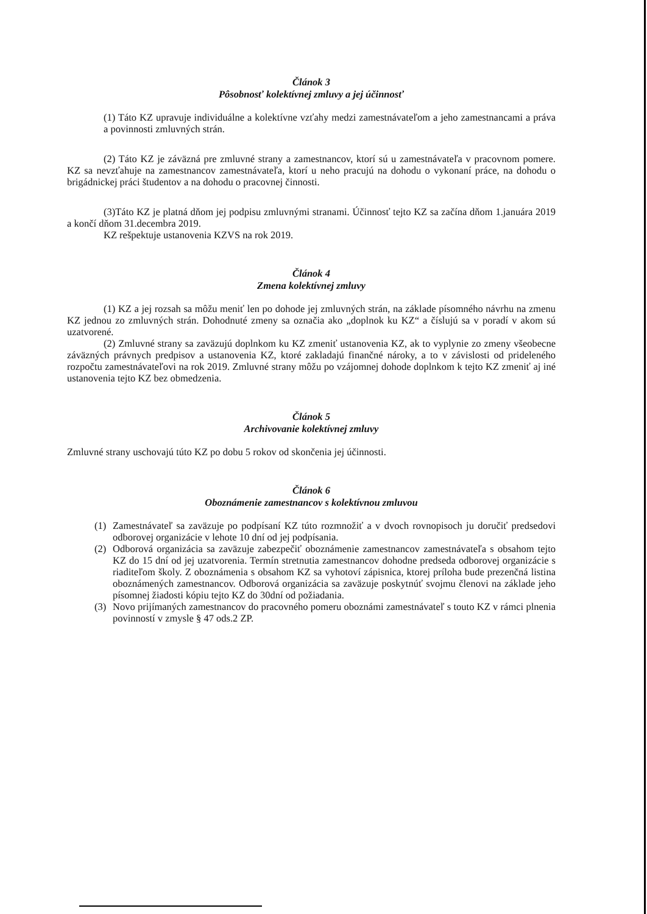Článok 3
Pôsobnosť kolektívnej zmluvy a jej účinnosť
(1) Táto KZ upravuje individuálne a kolektívne vzťahy medzi zamestnávateľom a jeho zamestnancami a práva a povinnosti zmluvných strán.
(2) Táto KZ je záväzná pre zmluvné strany a zamestnancov, ktorí sú u zamestnávateľa v pracovnom pomere. KZ sa nevzťahuje na zamestnancov zamestnávateľa, ktorí u neho pracujú na dohodu o vykonaní práce, na dohodu o brigádnickej práci študentov a na dohodu o pracovnej činnosti.
(3)Táto KZ je platná dňom jej podpisu zmluvnými stranami. Účinnosť tejto KZ sa začína dňom 1.januára 2019 a končí dňom 31.decembra 2019.
KZ rešpektuje ustanovenia KZVS na rok 2019.
Článok 4
Zmena kolektívnej zmluvy
(1) KZ a jej rozsah sa môžu meniť len po dohode jej zmluvných strán, na základe písomného návrhu na zmenu KZ jednou zo zmluvných strán. Dohodnuté zmeny sa označia ako „doplnok ku KZ“ a číslujú sa v poradí v akom sú uzatvorené.
(2) Zmluvné strany sa zaväzujú doplnkom ku KZ zmeniť ustanovenia KZ, ak to vyplynie zo zmeny všeobecne záväzných právnych predpisov a ustanovenia KZ, ktoré zakladajú finančné nároky, a to v závislosti od prideleného rozpočtu zamestnávateľovi na rok 2019. Zmluvné strany môžu po vzájomnej dohode doplnkom k tejto KZ zmeniť aj iné ustanovenia tejto KZ bez obmedzenia.
Článok 5
Archivovanie kolektívnej zmluvy
Zmluvné strany uschovajú túto KZ po dobu 5 rokov od skončenia jej účinnosti.
Článok 6
Oboznámenie zamestnancov s kolektívnou zmluvou
(1) Zamestnávateľ sa zaväzuje po podpísaní KZ túto rozmnožiť a v dvoch rovnopisoch ju doručiť predsedovi odborovej organizácie v lehote 10 dní od jej podpísania.
(2) Odborová organizácia sa zaväzuje zabezpečiť oboznámenie zamestnancov zamestnávateľa s obsahom tejto KZ do 15 dní od jej uzatvorenia. Termín stretnutia zamestnancov dohodne predseda odborovej organizácie s riaditeľom školy. Z oboznámenia s obsahom KZ sa vyhotoví zápisnica, ktorej príloha bude prezenčná listina oboznámených zamestnancov. Odborová organizácia sa zaväzuje poskytnúť svojmu členovi na základe jeho písomnej žiadosti kópiu tejto KZ do 30dní od požiadania.
(3) Novo prijímaných zamestnancov do pracovného pomeru oboznámi zamestnávateľ s touto KZ v rámci plnenia povinností v zmysle § 47 ods.2 ZP.